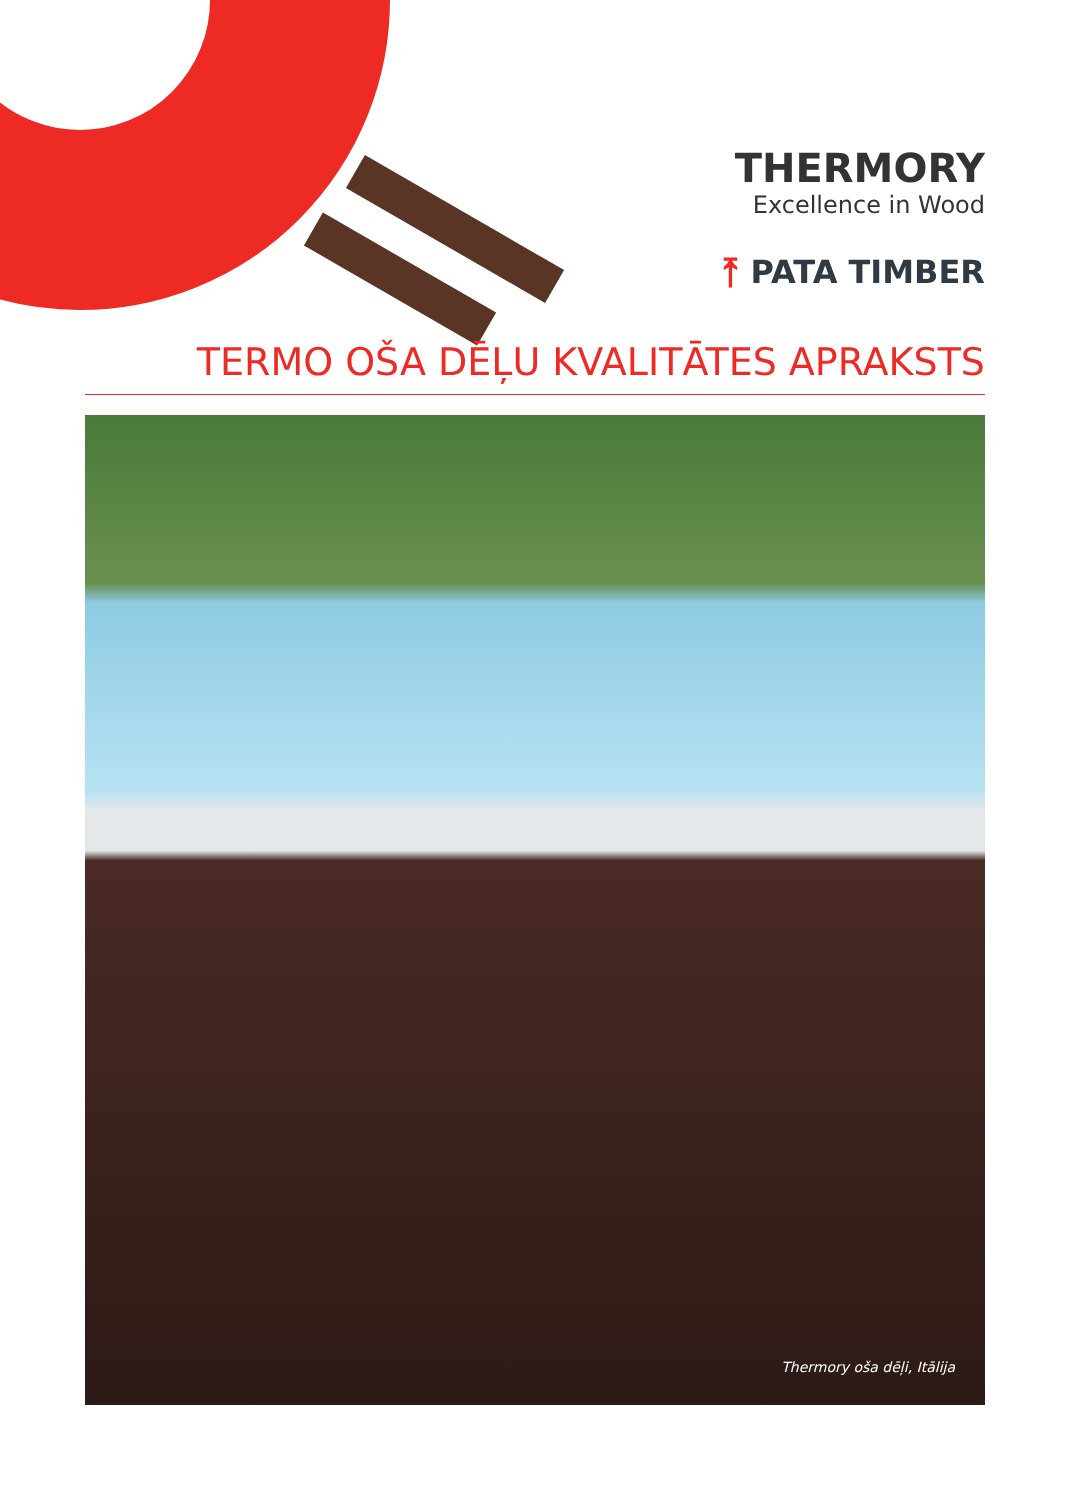THERMORY
Excellence in Wood
⤒ PATA TIMBER
TERMO OŠA DĒĻU KVALITĀTES APRAKSTS
Thermory oša dēļi, Itālija